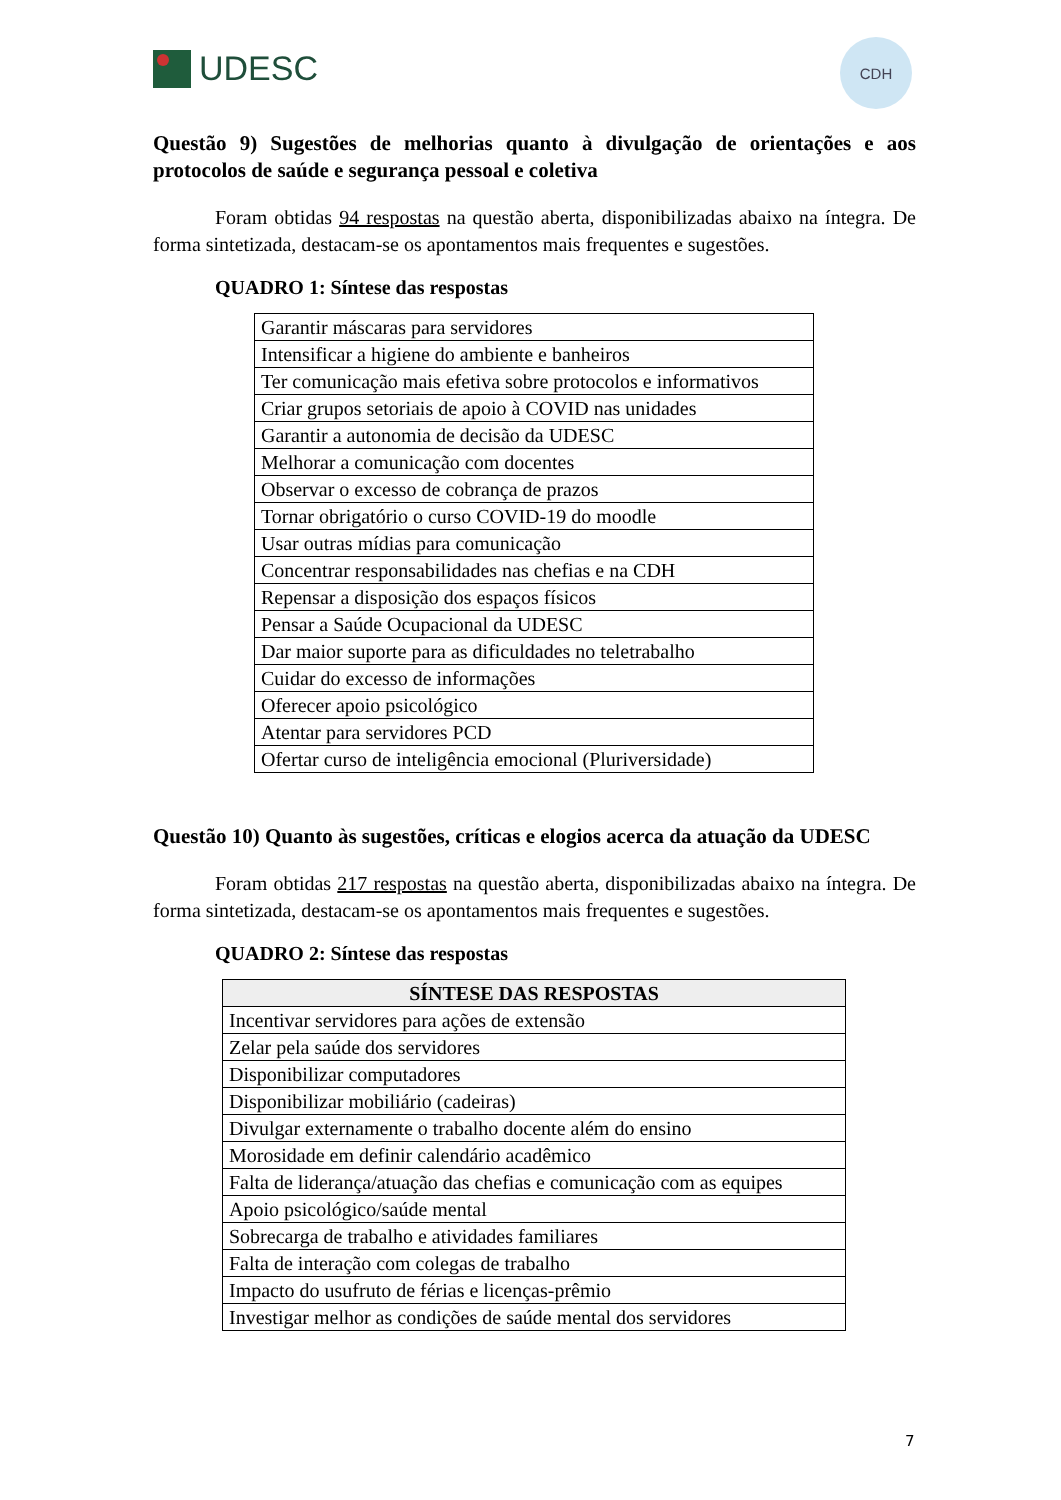UDESC
CDH
Questão 9) Sugestões de melhorias quanto à divulgação de orientações e aos protocolos de saúde e segurança pessoal e coletiva
Foram obtidas 94 respostas na questão aberta, disponibilizadas abaixo na íntegra. De forma sintetizada, destacam-se os apontamentos mais frequentes e sugestões.
QUADRO 1: Síntese das respostas
| Garantir máscaras para servidores |
| Intensificar a higiene do ambiente e banheiros |
| Ter comunicação mais efetiva sobre protocolos e informativos |
| Criar grupos setoriais de apoio à COVID nas unidades |
| Garantir a autonomia de decisão da UDESC |
| Melhorar a comunicação com docentes |
| Observar o excesso de cobrança de prazos |
| Tornar obrigatório o curso COVID-19 do moodle |
| Usar outras mídias para comunicação |
| Concentrar responsabilidades nas chefias e na CDH |
| Repensar a disposição dos espaços físicos |
| Pensar a Saúde Ocupacional da UDESC |
| Dar maior suporte para as dificuldades no teletrabalho |
| Cuidar do excesso de informações |
| Oferecer apoio psicológico |
| Atentar para servidores PCD |
| Ofertar curso de inteligência emocional (Pluriversidade) |
Questão 10) Quanto às sugestões, críticas e elogios acerca da atuação da UDESC
Foram obtidas 217 respostas na questão aberta, disponibilizadas abaixo na íntegra. De forma sintetizada, destacam-se os apontamentos mais frequentes e sugestões.
QUADRO 2: Síntese das respostas
| SÍNTESE DAS RESPOSTAS |
| --- |
| Incentivar servidores para ações de extensão |
| Zelar pela saúde dos servidores |
| Disponibilizar computadores |
| Disponibilizar mobiliário (cadeiras) |
| Divulgar externamente o trabalho docente além do ensino |
| Morosidade em definir calendário acadêmico |
| Falta de liderança/atuação das chefias e comunicação com as equipes |
| Apoio psicológico/saúde mental |
| Sobrecarga de trabalho e atividades familiares |
| Falta de interação com colegas de trabalho |
| Impacto do usufruto de férias e licenças-prêmio |
| Investigar melhor as condições de saúde mental dos servidores |
7